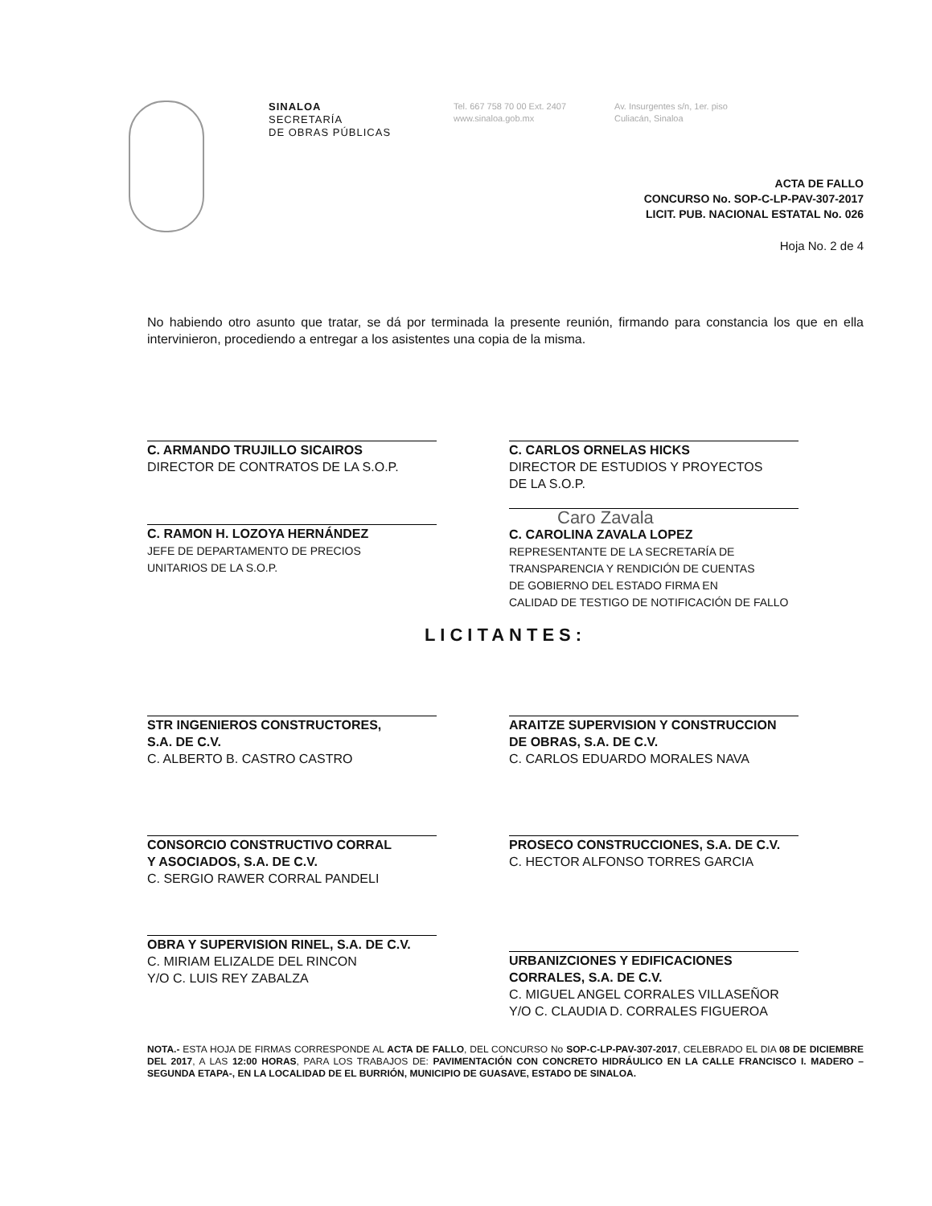SINALOA
SECRETARÍA
DE OBRAS PÚBLICAS
Tel. 667 758 70 00 Ext. 2407
www.sinaloa.gob.mx
Av. Insurgentes s/n, 1er. piso
Culiacán, Sinaloa
ACTA DE FALLO
CONCURSO No. SOP-C-LP-PAV-307-2017
LICIT. PUB. NACIONAL ESTATAL No. 026
Hoja No. 2 de 4
No habiendo otro asunto que tratar, se dá por terminada la presente reunión, firmando para constancia los que en ella intervinieron, procediendo a entregar a los asistentes una copia de la misma.
C. ARMANDO TRUJILLO SICAIROS
DIRECTOR DE CONTRATOS DE LA S.O.P.
C. CARLOS ORNELAS HICKS
DIRECTOR DE ESTUDIOS Y PROYECTOS
DE LA S.O.P.
C. RAMON H. LOZOYA HERNÁNDEZ
JEFE DE DEPARTAMENTO DE PRECIOS
UNITARIOS DE LA S.O.P.
Caro Zavala
C. CAROLINA ZAVALA LOPEZ
REPRESENTANTE DE LA SECRETARÍA DE
TRANSPARENCIA Y RENDICIÓN DE CUENTAS
DE GOBIERNO DEL ESTADO FIRMA EN
CALIDAD DE TESTIGO DE NOTIFICACIÓN DE FALLO
LICITANTES:
STR INGENIEROS CONSTRUCTORES,
S.A. DE C.V.
C. ALBERTO B. CASTRO CASTRO
ARAITZE SUPERVISION Y CONSTRUCCION
DE OBRAS, S.A. DE C.V.
C. CARLOS EDUARDO MORALES NAVA
CONSORCIO CONSTRUCTIVO CORRAL
Y ASOCIADOS, S.A. DE C.V.
C. SERGIO RAWER CORRAL PANDELI
PROSECO CONSTRUCCIONES, S.A. DE C.V.
C. HECTOR ALFONSO TORRES GARCIA
OBRA Y SUPERVISION RINEL, S.A. DE C.V.
C. MIRIAM ELIZALDE DEL RINCON
Y/O C. LUIS REY ZABALZA
URBANIZCIONES Y EDIFICACIONES
CORRALES, S.A. DE C.V.
C. MIGUEL ANGEL CORRALES VILLASEÑOR
Y/O C. CLAUDIA D. CORRALES FIGUEROA
NOTA.- ESTA HOJA DE FIRMAS CORRESPONDE AL ACTA DE FALLO, DEL CONCURSO No SOP-C-LP-PAV-307-2017, CELEBRADO EL DIA 08 DE DICIEMBRE DEL 2017, A LAS 12:00 HORAS, PARA LOS TRABAJOS DE: PAVIMENTACIÓN CON CONCRETO HIDRÁULICO EN LA CALLE FRANCISCO I. MADERO –SEGUNDA ETAPA-, EN LA LOCALIDAD DE EL BURRIÓN, MUNICIPIO DE GUASAVE, ESTADO DE SINALOA.